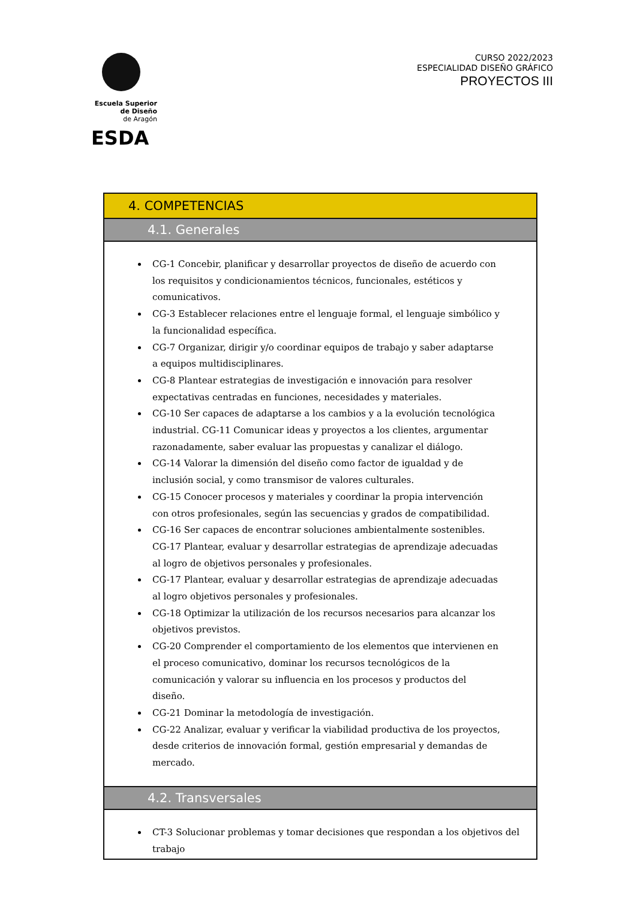Escuela Superior
de Diseño
de Aragón
ESDA
CURSO 2022/2023
ESPECIALIDAD DISEÑO GRÁFICO
PROYECTOS III
| 4. COMPETENCIAS |
| 4.1. Generales |
| CG-1 Concebir, planificar y desarrollar proyectos de diseño de acuerdo con los requisitos y condicionamientos técnicos, funcionales, estéticos y comunicativos. CG-3 Establecer relaciones entre el lenguaje formal, el lenguaje simbólico y la funcionalidad específica. CG-7 Organizar, dirigir y/o coordinar equipos de trabajo y saber adaptarse a equipos multidisciplinares. CG-8 Plantear estrategias de investigación e innovación para resolver expectativas centradas en funciones, necesidades y materiales. CG-10 Ser capaces de adaptarse a los cambios y a la evolución tecnológica industrial. CG-11 Comunicar ideas y proyectos a los clientes, argumentar razonadamente, saber evaluar las propuestas y canalizar el diálogo. CG-14 Valorar la dimensión del diseño como factor de igualdad y de inclusión social, y como transmisor de valores culturales. CG-15 Conocer procesos y materiales y coordinar la propia intervención con otros profesionales, según las secuencias y grados de compatibilidad. CG-16 Ser capaces de encontrar soluciones ambientalmente sostenibles. CG-17 Plantear, evaluar y desarrollar estrategias de aprendizaje adecuadas al logro de objetivos personales y profesionales. CG-17 Plantear, evaluar y desarrollar estrategias de aprendizaje adecuadas al logro objetivos personales y profesionales. CG-18 Optimizar la utilización de los recursos necesarios para alcanzar los objetivos previstos. CG-20 Comprender el comportamiento de los elementos que intervienen en el proceso comunicativo, dominar los recursos tecnológicos de la comunicación y valorar su influencia en los procesos y productos del diseño. CG-21 Dominar la metodología de investigación. CG-22 Analizar, evaluar y verificar la viabilidad productiva de los proyectos, desde criterios de innovación formal, gestión empresarial y demandas de mercado. |
| 4.2. Transversales |
| CT-3 Solucionar problemas y tomar decisiones que respondan a los objetivos del trabajo |